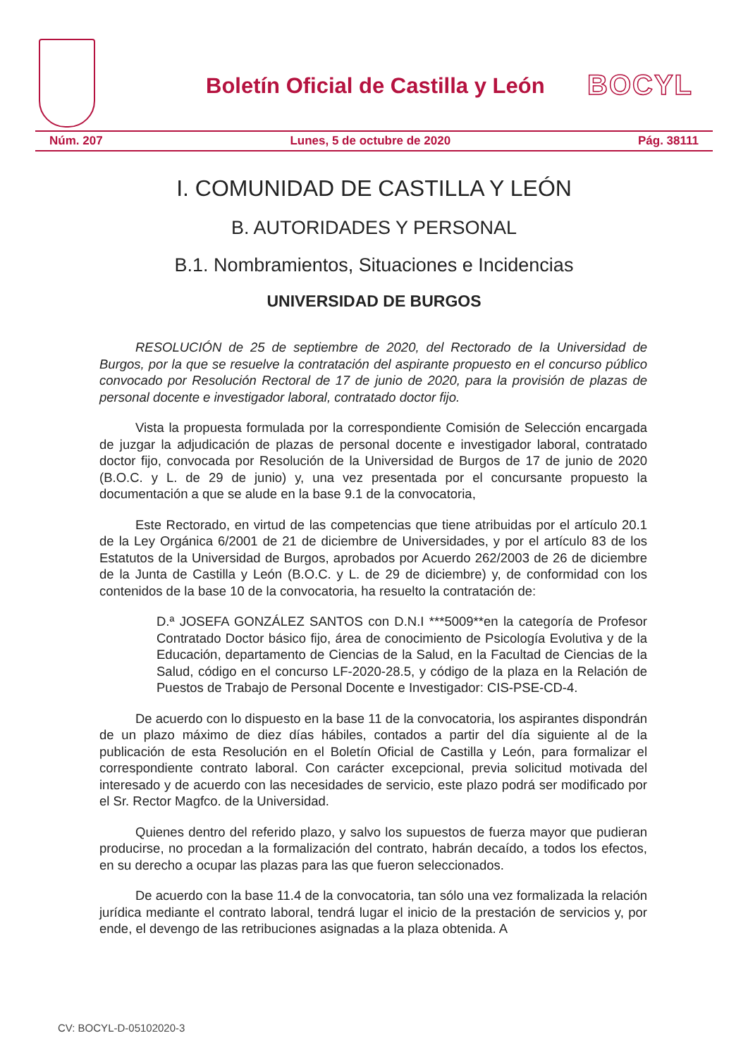Boletín Oficial de Castilla y León
BOCYL
Núm. 207 Lunes, 5 de octubre de 2020 Pág. 38111
I. COMUNIDAD DE CASTILLA Y LEÓN
B. AUTORIDADES Y PERSONAL
B.1. Nombramientos, Situaciones e Incidencias
UNIVERSIDAD DE BURGOS
RESOLUCIÓN de 25 de septiembre de 2020, del Rectorado de la Universidad de Burgos, por la que se resuelve la contratación del aspirante propuesto en el concurso público convocado por Resolución Rectoral de 17 de junio de 2020, para la provisión de plazas de personal docente e investigador laboral, contratado doctor fijo.
Vista la propuesta formulada por la correspondiente Comisión de Selección encargada de juzgar la adjudicación de plazas de personal docente e investigador laboral, contratado doctor fijo, convocada por Resolución de la Universidad de Burgos de 17 de junio de 2020 (B.O.C. y L. de 29 de junio) y, una vez presentada por el concursante propuesto la documentación a que se alude en la base 9.1 de la convocatoria,
Este Rectorado, en virtud de las competencias que tiene atribuidas por el artículo 20.1 de la Ley Orgánica 6/2001 de 21 de diciembre de Universidades, y por el artículo 83 de los Estatutos de la Universidad de Burgos, aprobados por Acuerdo 262/2003 de 26 de diciembre de la Junta de Castilla y León (B.O.C. y L. de 29 de diciembre) y, de conformidad con los contenidos de la base 10 de la convocatoria, ha resuelto la contratación de:
D.ª JOSEFA GONZÁLEZ SANTOS con D.N.I ***5009**en la categoría de Profesor Contratado Doctor básico fijo, área de conocimiento de Psicología Evolutiva y de la Educación, departamento de Ciencias de la Salud, en la Facultad de Ciencias de la Salud, código en el concurso LF-2020-28.5, y código de la plaza en la Relación de Puestos de Trabajo de Personal Docente e Investigador: CIS-PSE-CD-4.
De acuerdo con lo dispuesto en la base 11 de la convocatoria, los aspirantes dispondrán de un plazo máximo de diez días hábiles, contados a partir del día siguiente al de la publicación de esta Resolución en el Boletín Oficial de Castilla y León, para formalizar el correspondiente contrato laboral. Con carácter excepcional, previa solicitud motivada del interesado y de acuerdo con las necesidades de servicio, este plazo podrá ser modificado por el Sr. Rector Magfco. de la Universidad.
Quienes dentro del referido plazo, y salvo los supuestos de fuerza mayor que pudieran producirse, no procedan a la formalización del contrato, habrán decaído, a todos los efectos, en su derecho a ocupar las plazas para las que fueron seleccionados.
De acuerdo con la base 11.4 de la convocatoria, tan sólo una vez formalizada la relación jurídica mediante el contrato laboral, tendrá lugar el inicio de la prestación de servicios y, por ende, el devengo de las retribuciones asignadas a la plaza obtenida. A
CV: BOCYL-D-05102020-3